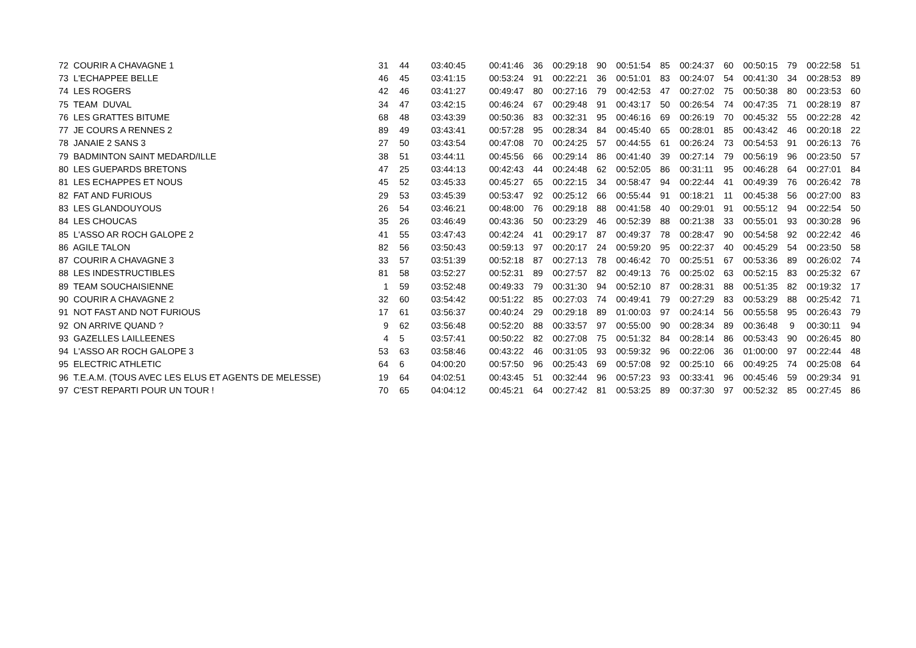| 72 COURIR A CHAVAGNE 1 | 31 | 44 | 03:40:45 | 00:41:46 | 36 | 00:29:18 | 90 | 00:51:54 | 85 | 00:24:37 | 60 | 00:50:15 | 79 | 00:22:58 | 51 |
| 73 L'ECHAPPEE BELLE | 46 | 45 | 03:41:15 | 00:53:24 | 91 | 00:22:21 | 36 | 00:51:01 | 83 | 00:24:07 | 54 | 00:41:30 | 34 | 00:28:53 | 89 |
| 74 LES ROGERS | 42 | 46 | 03:41:27 | 00:49:47 | 80 | 00:27:16 | 79 | 00:42:53 | 47 | 00:27:02 | 75 | 00:50:38 | 80 | 00:23:53 | 60 |
| 75 TEAM DUVAL | 34 | 47 | 03:42:15 | 00:46:24 | 67 | 00:29:48 | 91 | 00:43:17 | 50 | 00:26:54 | 74 | 00:47:35 | 71 | 00:28:19 | 87 |
| 76 LES GRATTES BITUME | 68 | 48 | 03:43:39 | 00:50:36 | 83 | 00:32:31 | 95 | 00:46:16 | 69 | 00:26:19 | 70 | 00:45:32 | 55 | 00:22:28 | 42 |
| 77 JE COURS A RENNES 2 | 89 | 49 | 03:43:41 | 00:57:28 | 95 | 00:28:34 | 84 | 00:45:40 | 65 | 00:28:01 | 85 | 00:43:42 | 46 | 00:20:18 | 22 |
| 78 JANAIE 2 SANS 3 | 27 | 50 | 03:43:54 | 00:47:08 | 70 | 00:24:25 | 57 | 00:44:55 | 61 | 00:26:24 | 73 | 00:54:53 | 91 | 00:26:13 | 76 |
| 79 BADMINTON SAINT MEDARD/ILLE | 38 | 51 | 03:44:11 | 00:45:56 | 66 | 00:29:14 | 86 | 00:41:40 | 39 | 00:27:14 | 79 | 00:56:19 | 96 | 00:23:50 | 57 |
| 80 LES GUEPARDS BRETONS | 47 | 25 | 03:44:13 | 00:42:43 | 44 | 00:24:48 | 62 | 00:52:05 | 86 | 00:31:11 | 95 | 00:46:28 | 64 | 00:27:01 | 84 |
| 81 LES ECHAPPES ET NOUS | 45 | 52 | 03:45:33 | 00:45:27 | 65 | 00:22:15 | 34 | 00:58:47 | 94 | 00:22:44 | 41 | 00:49:39 | 76 | 00:26:42 | 78 |
| 82 FAT AND FURIOUS | 29 | 53 | 03:45:39 | 00:53:47 | 92 | 00:25:12 | 66 | 00:55:44 | 91 | 00:18:21 | 11 | 00:45:38 | 56 | 00:27:00 | 83 |
| 83 LES GLANDOUYOUS | 26 | 54 | 03:46:21 | 00:48:00 | 76 | 00:29:18 | 88 | 00:41:58 | 40 | 00:29:01 | 91 | 00:55:12 | 94 | 00:22:54 | 50 |
| 84 LES CHOUCAS | 35 | 26 | 03:46:49 | 00:43:36 | 50 | 00:23:29 | 46 | 00:52:39 | 88 | 00:21:38 | 33 | 00:55:01 | 93 | 00:30:28 | 96 |
| 85 L'ASSO AR ROCH GALOPE 2 | 41 | 55 | 03:47:43 | 00:42:24 | 41 | 00:29:17 | 87 | 00:49:37 | 78 | 00:28:47 | 90 | 00:54:58 | 92 | 00:22:42 | 46 |
| 86 AGILE TALON | 82 | 56 | 03:50:43 | 00:59:13 | 97 | 00:20:17 | 24 | 00:59:20 | 95 | 00:22:37 | 40 | 00:45:29 | 54 | 00:23:50 | 58 |
| 87 COURIR A CHAVAGNE 3 | 33 | 57 | 03:51:39 | 00:52:18 | 87 | 00:27:13 | 78 | 00:46:42 | 70 | 00:25:51 | 67 | 00:53:36 | 89 | 00:26:02 | 74 |
| 88 LES INDESTRUCTIBLES | 81 | 58 | 03:52:27 | 00:52:31 | 89 | 00:27:57 | 82 | 00:49:13 | 76 | 00:25:02 | 63 | 00:52:15 | 83 | 00:25:32 | 67 |
| 89 TEAM SOUCHAISIENNE | 1 | 59 | 03:52:48 | 00:49:33 | 79 | 00:31:30 | 94 | 00:52:10 | 87 | 00:28:31 | 88 | 00:51:35 | 82 | 00:19:32 | 17 |
| 90 COURIR A CHAVAGNE 2 | 32 | 60 | 03:54:42 | 00:51:22 | 85 | 00:27:03 | 74 | 00:49:41 | 79 | 00:27:29 | 83 | 00:53:29 | 88 | 00:25:42 | 71 |
| 91 NOT FAST AND NOT FURIOUS | 17 | 61 | 03:56:37 | 00:40:24 | 29 | 00:29:18 | 89 | 01:00:03 | 97 | 00:24:14 | 56 | 00:55:58 | 95 | 00:26:43 | 79 |
| 92 ON ARRIVE QUAND ? | 9 | 62 | 03:56:48 | 00:52:20 | 88 | 00:33:57 | 97 | 00:55:00 | 90 | 00:28:34 | 89 | 00:36:48 | 9 | 00:30:11 | 94 |
| 93 GAZELLES LAILLEENES | 4 | 5 | 03:57:41 | 00:50:22 | 82 | 00:27:08 | 75 | 00:51:32 | 84 | 00:28:14 | 86 | 00:53:43 | 90 | 00:26:45 | 80 |
| 94 L'ASSO AR ROCH GALOPE 3 | 53 | 63 | 03:58:46 | 00:43:22 | 46 | 00:31:05 | 93 | 00:59:32 | 96 | 00:22:06 | 36 | 01:00:00 | 97 | 00:22:44 | 48 |
| 95 ELECTRIC ATHLETIC | 64 | 6 | 04:00:20 | 00:57:50 | 96 | 00:25:43 | 69 | 00:57:08 | 92 | 00:25:10 | 66 | 00:49:25 | 74 | 00:25:08 | 64 |
| 96 T.E.A.M. (TOUS AVEC LES ELUS ET AGENTS DE MELESSE) | 19 | 64 | 04:02:51 | 00:43:45 | 51 | 00:32:44 | 96 | 00:57:23 | 93 | 00:33:41 | 96 | 00:45:46 | 59 | 00:29:34 | 91 |
| 97 C'EST REPARTI POUR UN TOUR ! | 70 | 65 | 04:04:12 | 00:45:21 | 64 | 00:27:42 | 81 | 00:53:25 | 89 | 00:37:30 | 97 | 00:52:32 | 85 | 00:27:45 | 86 |